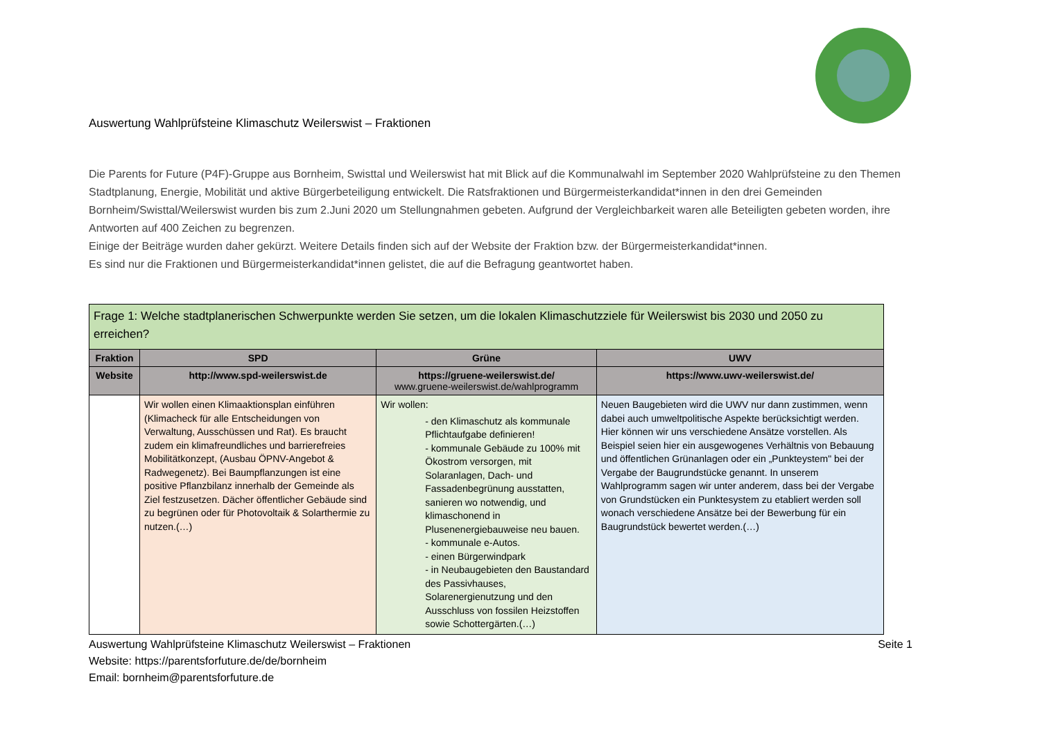Auswertung Wahlprüfsteine Klimaschutz Weilerswist – Fraktionen
Die Parents for Future (P4F)-Gruppe aus Bornheim, Swisttal und Weilerswist hat mit Blick auf die Kommunalwahl im September 2020 Wahlprüfsteine zu den Themen Stadtplanung, Energie, Mobilität und aktive Bürgerbeteiligung entwickelt. Die Ratsfraktionen und Bürgermeisterkandidat*innen in den drei Gemeinden Bornheim/Swisttal/Weilerswist wurden bis zum 2.Juni 2020 um Stellungnahmen gebeten. Aufgrund der Vergleichbarkeit waren alle Beteiligten gebeten worden, ihre Antworten auf 400 Zeichen zu begrenzen.
Einige der Beiträge wurden daher gekürzt. Weitere Details finden sich auf der Website der Fraktion bzw. der Bürgermeisterkandidat*innen.
Es sind nur die Fraktionen und Bürgermeisterkandidat*innen gelistet, die auf die Befragung geantwortet haben.
| Frage 1: Welche stadtplanerischen Schwerpunkte werden Sie setzen, um die lokalen Klimaschutzziele für Weilerswist bis 2030 und 2050 zu erreichen? | | | |
| --- | --- | --- | --- |
| Fraktion | SPD | Grüne | UWV |
| Website | http://www.spd-weilerswist.de | https://gruene-weilerswist.de/ www.gruene-weilerswist.de/wahlprogramm | https://www.uwv-weilerswist.de/ |
| | Wir wollen einen Klimaaktionsplan einführen (Klimacheck für alle Entscheidungen von Verwaltung, Ausschüssen und Rat). Es braucht zudem ein klimafreundliches und barrierefreies Mobilitätkonzept, (Ausbau ÖPNV-Angebot & Radwegenetz). Bei Baumpflanzungen ist eine positive Pflanzbilanz innerhalb der Gemeinde als Ziel festzusetzen. Dächer öffentlicher Gebäude sind zu begrünen oder für Photovoltaik & Solarthermie zu nutzen.(…) | Wir wollen: - den Klimaschutz als kommunale Pflichtaufgabe definieren! - kommunale Gebäude zu 100% mit Ökostrom versorgen, mit Solaranlagen, Dach- und Fassadenbegrünung ausstatten, sanieren wo notwendig, und klimaschonend in Plusenenergiebauweise neu bauen. - kommunale e-Autos. - einen Bürgerwindpark - in Neubaugebieten den Baustandard des Passivhauses, Solarenergienutzung und den Ausschluss von fossilen Heizstoffen sowie Schottergärten.(…) | Neuen Baugebieten wird die UWV nur dann zustimmen, wenn dabei auch umweltpolitische Aspekte berücksichtigt werden. Hier können wir uns verschiedene Ansätze vorstellen. Als Beispiel seien hier ein ausgewogenes Verhältnis von Bebauung und öffentlichen Grünanlagen oder ein „Punkteystem" bei der Vergabe der Baugrundstücke genannt. In unserem Wahlprogramm sagen wir unter anderem, dass bei der Vergabe von Grundstücken ein Punktesystem zu etabliert werden soll wonach verschiedene Ansätze bei der Bewerbung für ein Baugrundstück bewertet werden.(…) |
Auswertung Wahlprüfsteine Klimaschutz Weilerswist – Fraktionen Seite 1
Website: https://parentsforfuture.de/de/bornheim
Email: bornheim@parentsforfuture.de